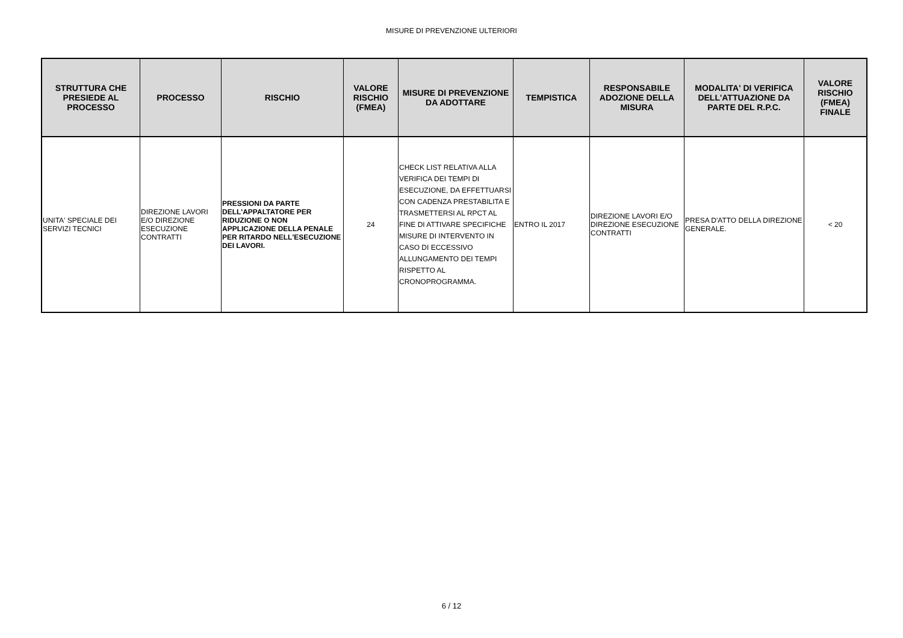MISURE DI PREVENZIONE ULTERIORI
| STRUTTURA CHE PRESIEDE AL PROCESSO | PROCESSO | RISCHIO | VALORE RISCHIO (FMEA) | MISURE DI PREVENZIONE DA ADOTTARE | TEMPISTICA | RESPONSABILE ADOZIONE DELLA MISURA | MODALITA' DI VERIFICA DELL'ATTUAZIONE DA PARTE DEL R.P.C. | VALORE RISCHIO (FMEA) FINALE |
| --- | --- | --- | --- | --- | --- | --- | --- | --- |
| UNITA' SPECIALE DEI SERVIZI TECNICI | DIREZIONE LAVORI E/O DIREZIONE ESECUZIONE CONTRATTI | PRESSIONI DA PARTE DELL'APPALTATORE PER RIDUZIONE O NON APPLICAZIONE DELLA PENALE PER RITARDO NELL'ESECUZIONE DEI LAVORI. | 24 | CHECK LIST RELATIVA ALLA VERIFICA DEI TEMPI DI ESECUZIONE, DA EFFETTUARSI CON CADENZA PRESTABILITA E TRASMETTERSI AL RPCT AL FINE DI ATTIVARE SPECIFICHE MISURE DI INTERVENTO IN CASO DI ECCESSIVO ALLUNGAMENTO DEI TEMPI RISPETTO AL CRONOPROGRAMMA. | ENTRO IL 2017 | DIREZIONE LAVORI E/O DIREZIONE ESECUZIONE CONTRATTI | PRESA D'ATTO DELLA DIREZIONE GENERALE. | < 20 |
6 / 12